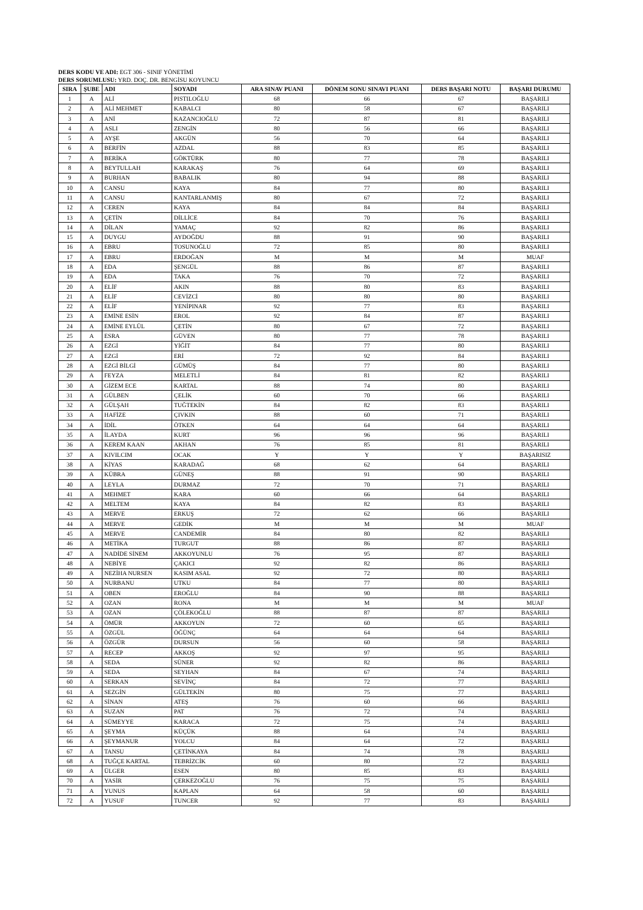DERS KODU VE ADI: EGT 306 - SINIF YÖNETİMİ
DERS SORUMLUSU: YRD. DOÇ. DR. BENGİSU KOYUNCU
| SIRA | ŞUBE | ADI | SOYADI | ARA SINAV PUANI | DÖNEM SONU SINAVI PUANI | DERS BAŞARI NOTU | BAŞARI DURUMU |
| --- | --- | --- | --- | --- | --- | --- | --- |
| 1 | A | ALİ | PISTILOĞLU | 68 | 66 | 67 | BAŞARILI |
| 2 | A | ALİ MEHMET | KABALCI | 80 | 58 | 67 | BAŞARILI |
| 3 | A | ANİ | KAZANCIOĞLU | 72 | 87 | 81 | BAŞARILI |
| 4 | A | ASLI | ZENGİN | 80 | 56 | 66 | BAŞARILI |
| 5 | A | AYŞE | AKGÜN | 56 | 70 | 64 | BAŞARILI |
| 6 | A | BERFİN | AZDAL | 88 | 83 | 85 | BAŞARILI |
| 7 | A | BERİKA | GÖKTÜRK | 80 | 77 | 78 | BAŞARILI |
| 8 | A | BEYTULLAH | KARAKAŞ | 76 | 64 | 69 | BAŞARILI |
| 9 | A | BURHAN | BABALIK | 80 | 94 | 88 | BAŞARILI |
| 10 | A | CANSU | KAYA | 84 | 77 | 80 | BAŞARILI |
| 11 | A | CANSU | KANTARLANMIŞ | 80 | 67 | 72 | BAŞARILI |
| 12 | A | CEREN | KAYA | 84 | 84 | 84 | BAŞARILI |
| 13 | A | ÇETİN | DİLLİCE | 84 | 70 | 76 | BAŞARILI |
| 14 | A | DİLAN | YAMAÇ | 92 | 82 | 86 | BAŞARILI |
| 15 | A | DUYGU | AYDOĞDU | 88 | 91 | 90 | BAŞARILI |
| 16 | A | EBRU | TOSUNOĞLU | 72 | 85 | 80 | BAŞARILI |
| 17 | A | EBRU | ERDOĞAN | M | M | M | MUAF |
| 18 | A | EDA | ŞENGÜL | 88 | 86 | 87 | BAŞARILI |
| 19 | A | EDA | TAKA | 76 | 70 | 72 | BAŞARILI |
| 20 | A | ELİF | AKIN | 88 | 80 | 83 | BAŞARILI |
| 21 | A | ELİF | CEVİZCİ | 80 | 80 | 80 | BAŞARILI |
| 22 | A | ELİF | YENİPINAR | 92 | 77 | 83 | BAŞARILI |
| 23 | A | EMİNE ESİN | EROL | 92 | 84 | 87 | BAŞARILI |
| 24 | A | EMİNE EYLÜL | ÇETİN | 80 | 67 | 72 | BAŞARILI |
| 25 | A | ESRA | GÜVEN | 80 | 77 | 78 | BAŞARILI |
| 26 | A | EZGİ | YİĞİT | 84 | 77 | 80 | BAŞARILI |
| 27 | A | EZGİ | ERİ | 72 | 92 | 84 | BAŞARILI |
| 28 | A | EZGİ BİLGİ | GÜMÜŞ | 84 | 77 | 80 | BAŞARILI |
| 29 | A | FEYZA | MELETLİ | 84 | 81 | 82 | BAŞARILI |
| 30 | A | GİZEM ECE | KARTAL | 88 | 74 | 80 | BAŞARILI |
| 31 | A | GÜLBEN | ÇELİK | 60 | 70 | 66 | BAŞARILI |
| 32 | A | GÜLŞAH | TUĞTEKİN | 84 | 82 | 83 | BAŞARILI |
| 33 | A | HAFİZE | ÇIVKIN | 88 | 60 | 71 | BAŞARILI |
| 34 | A | İDİL | ÖTKEN | 64 | 64 | 64 | BAŞARILI |
| 35 | A | İLAYDA | KURT | 96 | 96 | 96 | BAŞARILI |
| 36 | A | KEREM KAAN | AKHAN | 76 | 85 | 81 | BAŞARILI |
| 37 | A | KIVILCIM | OCAK | Y | Y | Y | BAŞARISIZ |
| 38 | A | KİYAS | KARADAĞ | 68 | 62 | 64 | BAŞARILI |
| 39 | A | KÜBRA | GÜNEŞ | 88 | 91 | 90 | BAŞARILI |
| 40 | A | LEYLA | DURMAZ | 72 | 70 | 71 | BAŞARILI |
| 41 | A | MEHMET | KARA | 60 | 66 | 64 | BAŞARILI |
| 42 | A | MELTEM | KAYA | 84 | 82 | 83 | BAŞARILI |
| 43 | A | MERVE | ERKUŞ | 72 | 62 | 66 | BAŞARILI |
| 44 | A | MERVE | GEDİK | M | M | M | MUAF |
| 45 | A | MERVE | CANDEMİR | 84 | 80 | 82 | BAŞARILI |
| 46 | A | METİKA | TURGUT | 88 | 86 | 87 | BAŞARILI |
| 47 | A | NADİDE SİNEM | AKKOYUNLU | 76 | 95 | 87 | BAŞARILI |
| 48 | A | NEBİYE | ÇAKICI | 92 | 82 | 86 | BAŞARILI |
| 49 | A | NEZİHA NURSEN | KASIM ASAL | 92 | 72 | 80 | BAŞARILI |
| 50 | A | NURBANU | UTKU | 84 | 77 | 80 | BAŞARILI |
| 51 | A | OBEN | EROĞLU | 84 | 90 | 88 | BAŞARILI |
| 52 | A | OZAN | RONA | M | M | M | MUAF |
| 53 | A | OZAN | ÇÖLEKOĞLU | 88 | 87 | 87 | BAŞARILI |
| 54 | A | ÖMÜR | AKKOYUN | 72 | 60 | 65 | BAŞARILI |
| 55 | A | ÖZGÜL | ÖĞÜNÇ | 64 | 64 | 64 | BAŞARILI |
| 56 | A | ÖZGÜR | DURSUN | 56 | 60 | 58 | BAŞARILI |
| 57 | A | RECEP | AKKOŞ | 92 | 97 | 95 | BAŞARILI |
| 58 | A | SEDA | SÜNER | 92 | 82 | 86 | BAŞARILI |
| 59 | A | SEDA | SEYHAN | 84 | 67 | 74 | BAŞARILI |
| 60 | A | SERKAN | SEVİNÇ | 84 | 72 | 77 | BAŞARILI |
| 61 | A | SEZGİN | GÜLTEKİN | 80 | 75 | 77 | BAŞARILI |
| 62 | A | SİNAN | ATEŞ | 76 | 60 | 66 | BAŞARILI |
| 63 | A | SUZAN | PAT | 76 | 72 | 74 | BAŞARILI |
| 64 | A | SÜMEYYE | KARACA | 72 | 75 | 74 | BAŞARILI |
| 65 | A | ŞEYMA | KÜÇÜK | 88 | 64 | 74 | BAŞARILI |
| 66 | A | ŞEYMANUR | YOLCU | 84 | 64 | 72 | BAŞARILI |
| 67 | A | TANSU | ÇETİNKAYA | 84 | 74 | 78 | BAŞARILI |
| 68 | A | TUĞÇE KARTAL | TEBRİZCİK | 60 | 80 | 72 | BAŞARILI |
| 69 | A | ÜLGER | ESEN | 80 | 85 | 83 | BAŞARILI |
| 70 | A | YASİR | ÇERKEZOĞLU | 76 | 75 | 75 | BAŞARILI |
| 71 | A | YUNUS | KAPLAN | 64 | 58 | 60 | BAŞARILI |
| 72 | A | YUSUF | TUNCER | 92 | 77 | 83 | BAŞARILI |